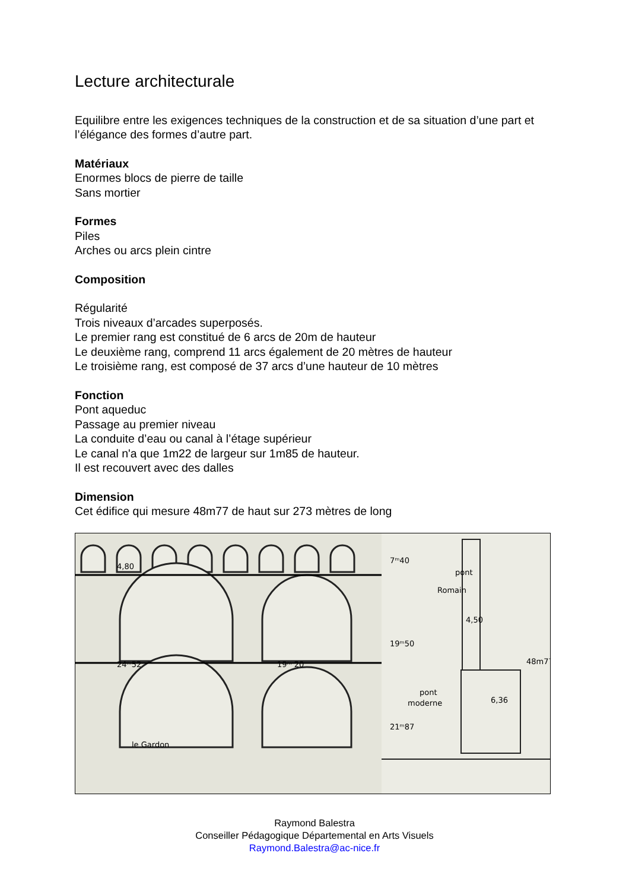Lecture architecturale
Equilibre entre les exigences techniques de la construction et de sa situation d’une part et l’élégance des formes d’autre part.
Matériaux
Enormes blocs de pierre de taille
Sans mortier
Formes
Piles
Arches ou arcs plein cintre
Composition
Régularité
Trois niveaux d’arcades superposés.
Le premier rang est constitué de 6 arcs de 20m de hauteur
Le deuxième rang, comprend 11 arcs également de 20 mètres de hauteur
Le troisième rang, est composé de 37 arcs d’une hauteur de 10 mètres
Fonction
Pont aqueduc
Passage au premier niveau
La conduite d’eau ou canal à l’étage supérieur
Le canal n'a que 1m22 de largeur sur 1m85 de hauteur.
Il est recouvert avec des dalles
Dimension
Cet édifice qui mesure 48m77 de haut sur 273 mètres de long
24ᵐ52
19ᵐ 20
le Gardon
4,80
pont
Romain
4,50
pont
moderne
6,36
7ᵐ40
19ᵐ50
21ᵐ87
48m77
Raymond Balestra
Conseiller Pédagogique Départemental en Arts Visuels
Raymond.Balestra@ac-nice.fr